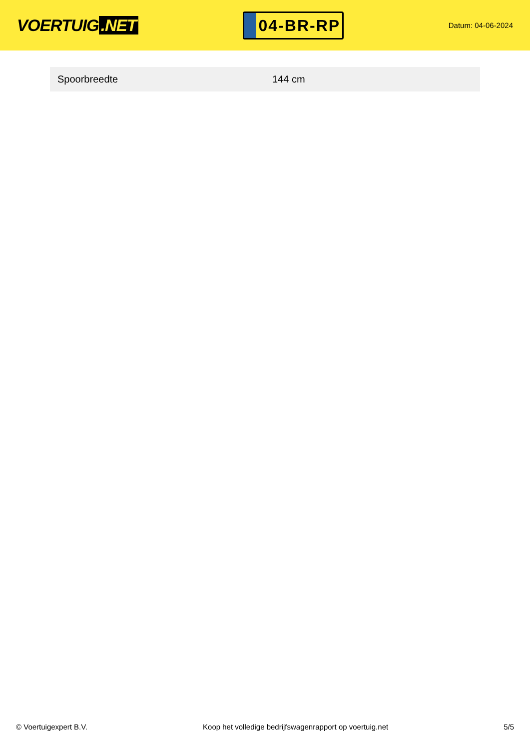VOERTUIG.NET
04-BR-RP
Datum: 04-06-2024
| Spoorbreedte | 144 cm |
© Voertuigexpert B.V. Koop het volledige bedrijfswagenrapport op voertuig.net 5/5